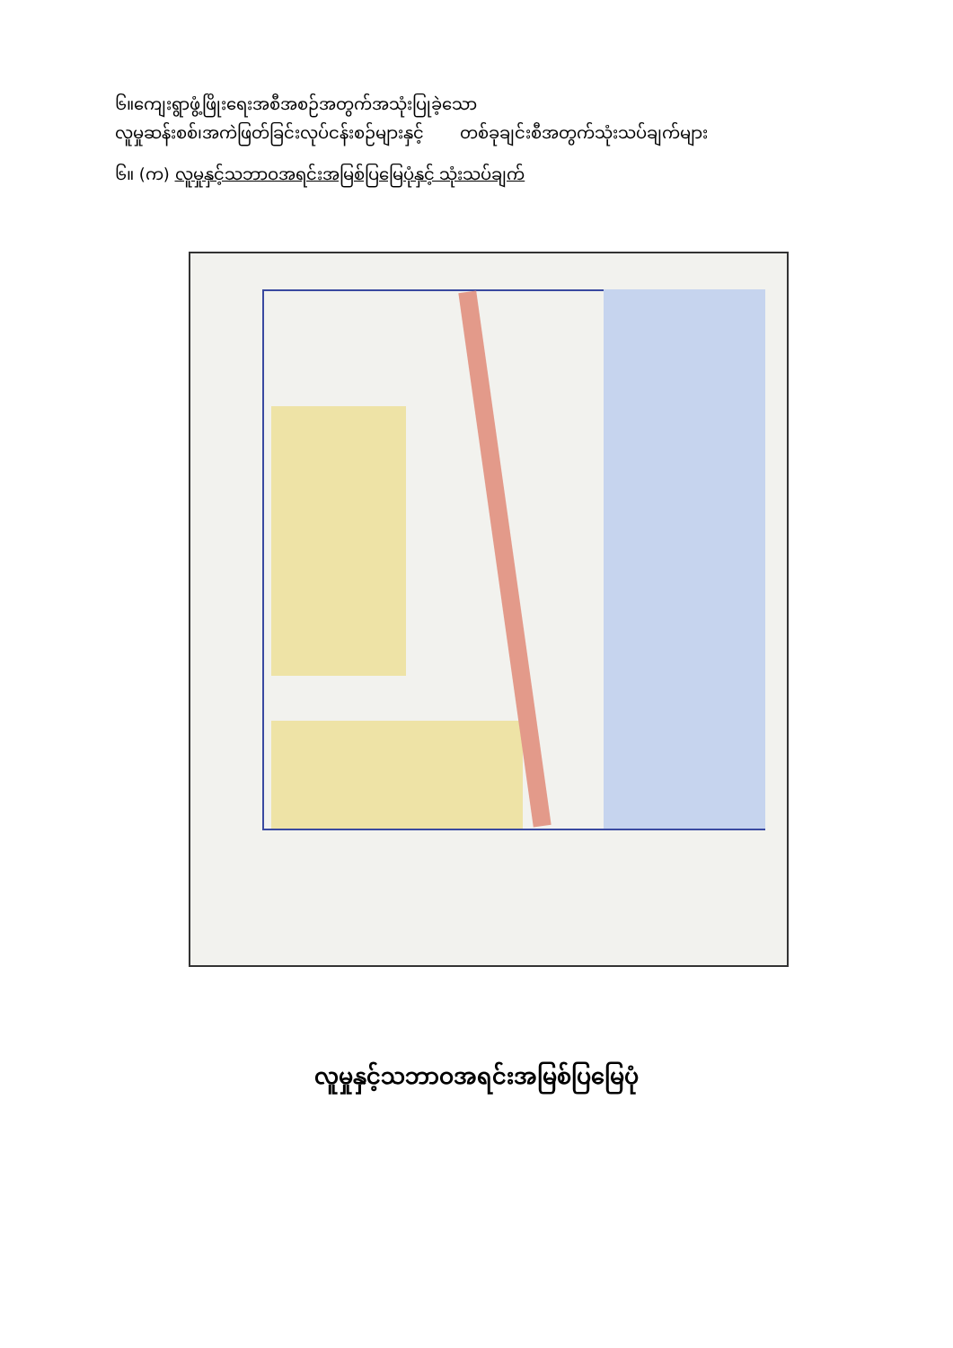၆။ကျေးရွာဖွံ့ဖြိုးရေးအစီအစဉ်အတွက်အသုံးပြုခဲ့သော
လူမှုဆန်းစစ်၊အကဲဖြတ်ခြင်းလုပ်ငန်းစဉ်များနှင့် တစ်ခုချင်းစီအတွက်သုံးသပ်ချက်များ
၆။ (က) လူမှုနှင့်သဘာဝအရင်းအမြစ်ပြမြေပုံနှင့် သုံးသပ်ချက်
လူမှုနှင့်သဘာဝအရင်းအမြစ်ပြမြေပုံ